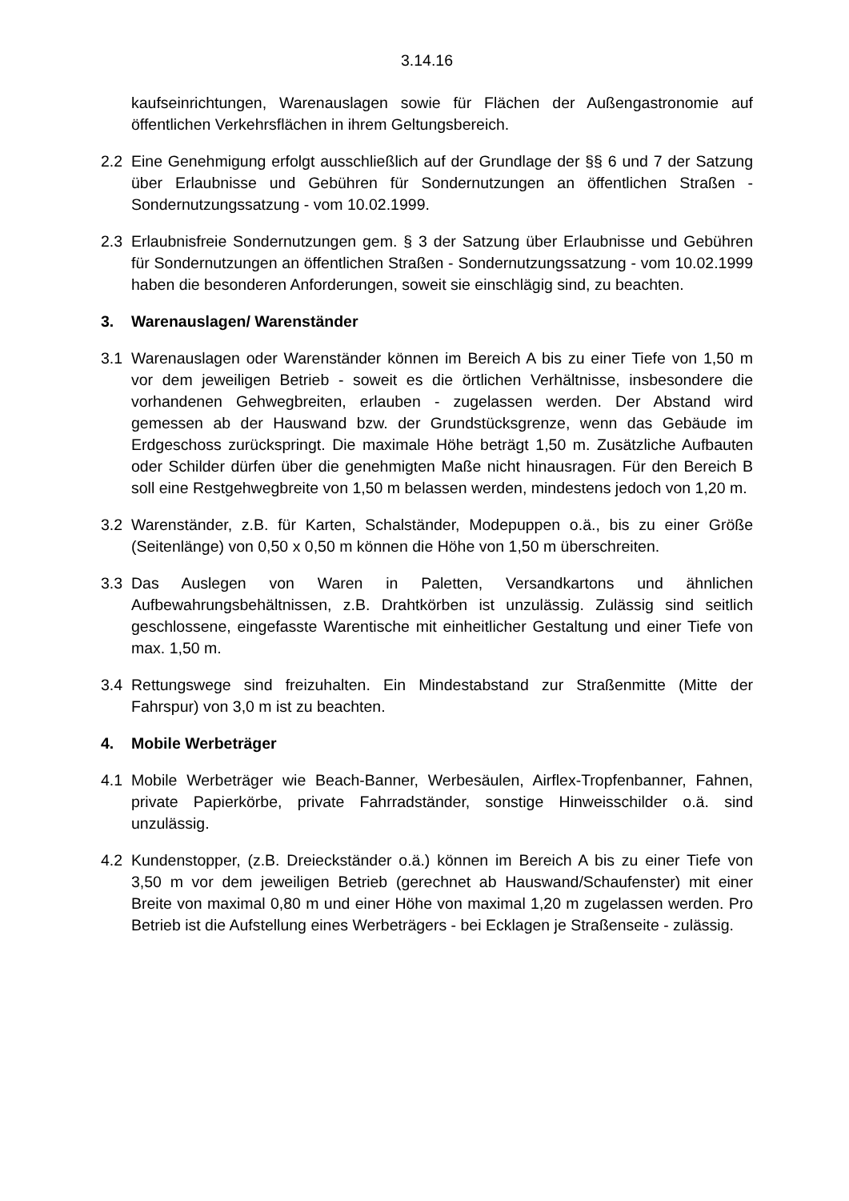3.14.16
kaufseinrichtungen, Warenauslagen sowie für Flächen der Außengastronomie auf öffentlichen Verkehrsflächen in ihrem Geltungsbereich.
2.2 Eine Genehmigung erfolgt ausschließlich auf der Grundlage der §§ 6 und 7 der Satzung über Erlaubnisse und Gebühren für Sondernutzungen an öffentlichen Straßen - Sondernutzungssatzung - vom 10.02.1999.
2.3 Erlaubnisfreie Sondernutzungen gem. § 3 der Satzung über Erlaubnisse und Gebühren für Sondernutzungen an öffentlichen Straßen - Sondernutzungssatzung - vom 10.02.1999 haben die besonderen Anforderungen, soweit sie einschlägig sind, zu beachten.
3. Warenauslagen/ Warenständer
3.1 Warenauslagen oder Warenständer können im Bereich A bis zu einer Tiefe von 1,50 m vor dem jeweiligen Betrieb - soweit es die örtlichen Verhältnisse, insbesondere die vorhandenen Gehwegbreiten, erlauben - zugelassen werden. Der Abstand wird gemessen ab der Hauswand bzw. der Grundstücksgrenze, wenn das Gebäude im Erdgeschoss zurückspringt. Die maximale Höhe beträgt 1,50 m. Zusätzliche Aufbauten oder Schilder dürfen über die genehmigten Maße nicht hinausragen. Für den Bereich B soll eine Restgehwegbreite von 1,50 m belassen werden, mindestens jedoch von 1,20 m.
3.2 Warenständer, z.B. für Karten, Schalständer, Modepuppen o.ä., bis zu einer Größe (Seitenlänge) von 0,50 x 0,50 m können die Höhe von 1,50 m überschreiten.
3.3 Das Auslegen von Waren in Paletten, Versandkartons und ähnlichen Aufbewahrungsbehältnissen, z.B. Drahtkörben ist unzulässig. Zulässig sind seitlich geschlossene, eingefasste Warentische mit einheitlicher Gestaltung und einer Tiefe von max. 1,50 m.
3.4 Rettungswege sind freizuhalten. Ein Mindestabstand zur Straßenmitte (Mitte der Fahrspur) von 3,0 m ist zu beachten.
4. Mobile Werbeträger
4.1 Mobile Werbeträger wie Beach-Banner, Werbesäulen, Airflex-Tropfenbanner, Fahnen, private Papierkörbe, private Fahrradständer, sonstige Hinweisschilder o.ä. sind unzulässig.
4.2 Kundenstopper, (z.B. Dreieckständer o.ä.) können im Bereich A bis zu einer Tiefe von 3,50 m vor dem jeweiligen Betrieb (gerechnet ab Hauswand/Schaufenster) mit einer Breite von maximal 0,80 m und einer Höhe von maximal 1,20 m zugelassen werden. Pro Betrieb ist die Aufstellung eines Werbeträgers - bei Ecklagen je Straßenseite - zulässig.